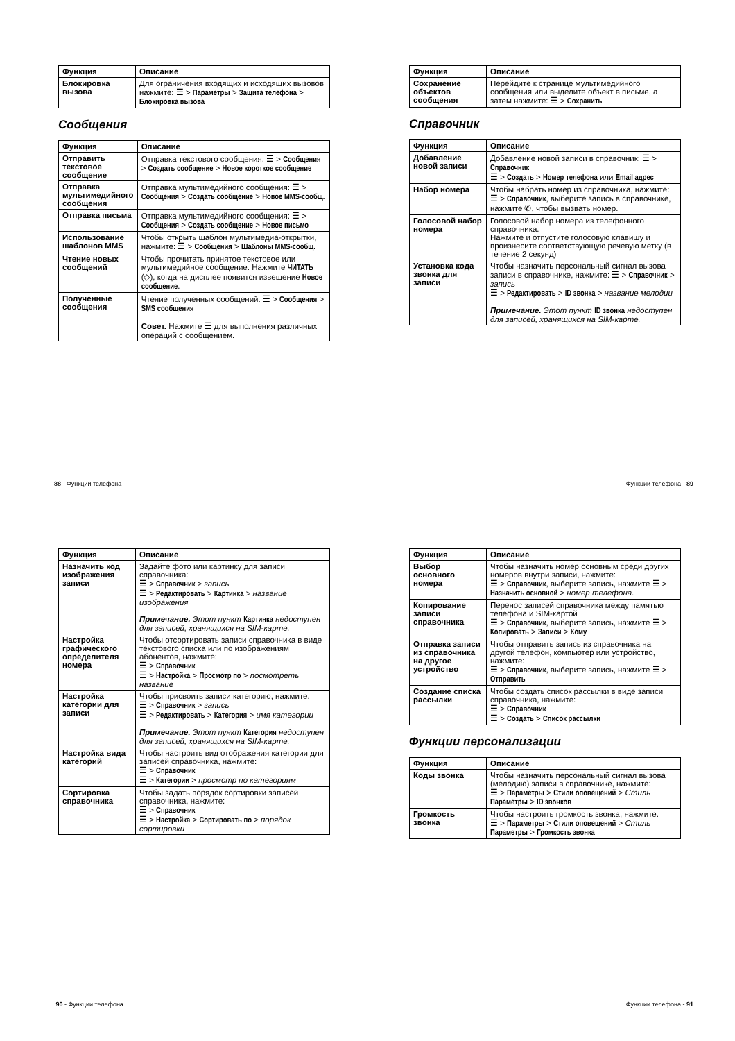| Функция | Описание |
| --- | --- |
| Блокировка вызова | Для ограничения входящих и исходящих вызовов нажмите: ☰ > Параметры > Защита телефона > Блокировка вызова |
Сообщения
| Функция | Описание |
| --- | --- |
| Отправить текстовое сообщение | Отправка текстового сообщения: ☰ > Сообщения > Создать сообщение > Новое короткое сообщение |
| Отправка мультимедийного сообщения | Отправка мультимедийного сообщения: ☰ > Сообщения > Создать сообщение > Новое MMS-сообщ. |
| Отправка письма | Отправка мультимедийного сообщения: ☰ > Сообщения > Создать сообщение > Новое письмо |
| Использование шаблонов MMS | Чтобы открыть шаблон мультимедиа-открытки, нажмите: ☰ > Сообщения > Шаблоны MMS-сообщ. |
| Чтение новых сообщений | Чтобы прочитать принятое текстовое или мультимедийное сообщение: Нажмите ЧИТАТЬ (◇), когда на дисплее появится извещение Новое сообщение . |
| Полученные сообщения | Чтение полученных сообщений: ☰ > Сообщения > SMS сообщения Совет. Нажмите ☰ для выполнения различных операций с сообщением. |
88 - Функции телефона
| Функция | Описание |
| --- | --- |
| Сохранение объектов сообщения | Перейдите к странице мультимедийного сообщения или выделите объект в письме, а затем нажмите: ☰ > Сохранить |
Справочник
| Функция | Описание |
| --- | --- |
| Добавление новой записи | Добавление новой записи в справочник: ☰ > Справочник ☰ > Создать > Номер телефона или Email адрес |
| Набор номера | Чтобы набрать номер из справочника, нажмите: ☰ > Справочник , выберите запись в справочнике, нажмите ✆, чтобы вызвать номер. |
| Голосовой набор номера | Голосовой набор номера из телефонного справочника: Нажмите и отпустите голосовую клавишу и произнесите соответствующую речевую метку (в течение 2 секунд) |
| Установка кода звонка для записи | Чтобы назначить персональный сигнал вызова записи в справочнике, нажмите: ☰ > Справочник > запись ☰ > Редактировать > ID звонка > название мелодии Примечание. Этот пункт ID звонка недоступен для записей, хранящихся на SIM-карте. |
Функции телефона - 89
| Функция | Описание |
| --- | --- |
| Назначить код изображения записи | Задайте фото или картинку для записи справочника: ☰ > Справочник > запись ☰ > Редактировать > Картинка > название изображения Примечание. Этот пункт Картинка недоступен для записей, хранящихся на SIM-карте. |
| Настройка графического определителя номера | Чтобы отсортировать записи справочника в виде текстового списка или по изображениям абонентов, нажмите: ☰ > Справочник ☰ > Настройка > Просмотр по > посмотреть название |
| Настройка категории для записи | Чтобы присвоить записи категорию, нажмите: ☰ > Справочник > запись ☰ > Редактировать > Категория > имя категории Примечание. Этот пункт Категория недоступен для записей, хранящихся на SIM-карте. |
| Настройка вида категорий | Чтобы настроить вид отображения категории для записей справочника, нажмите: ☰ > Справочник ☰ > Категории > просмотр по категориям |
| Сортировка справочника | Чтобы задать порядок сортировки записей справочника, нажмите: ☰ > Справочник ☰ > Настройка > Сортировать по > порядок сортировки |
90 - Функции телефона
| Функция | Описание |
| --- | --- |
| Выбор основного номера | Чтобы назначить номер основным среди других номеров внутри записи, нажмите: ☰ > Справочник , выберите запись, нажмите ☰ > Назначить основной > номер телефона . |
| Копирование записи справочника | Перенос записей справочника между памятью телефона и SIM-картой ☰ > Справочник , выберите запись, нажмите ☰ > Копировать > Записи > Кому |
| Отправка записи из справочника на другое устройство | Чтобы отправить запись из справочника на другой телефон, компьютер или устройство, нажмите: ☰ > Справочник , выберите запись, нажмите ☰ > Отправить |
| Создание списка рассылки | Чтобы создать список рассылки в виде записи справочника, нажмите: ☰ > Справочник ☰ > Создать > Список рассылки |
Функции персонализации
| Функция | Описание |
| --- | --- |
| Коды звонка | Чтобы назначить персональный сигнал вызова (мелодию) записи в справочнике, нажмите: ☰ > Параметры > Стили оповещений > Стиль Параметры > ID звонков |
| Громкость звонка | Чтобы настроить громкость звонка, нажмите: ☰ > Параметры > Стили оповещений > Стиль Параметры > Громкость звонка |
Функции телефона - 91